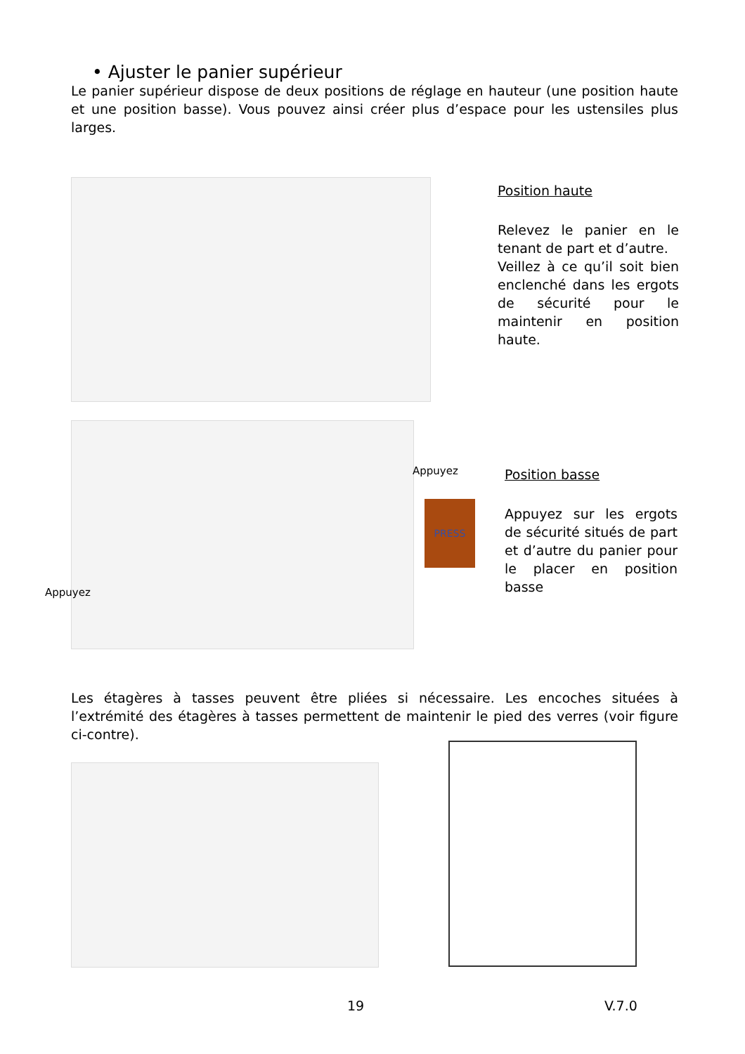• Ajuster le panier supérieur
Le panier supérieur dispose de deux positions de réglage en hauteur (une position haute et une position basse). Vous pouvez ainsi créer plus d’espace pour les ustensiles plus larges.
Position haute
Relevez le panier en le tenant de part et d’autre.
Veillez à ce qu’il soit bien enclenché dans les ergots de sécurité pour le maintenir en position haute.
Appuyez
Appuyez
PRESS
Position basse
Appuyez sur les ergots de sécurité situés de part et d’autre du panier pour le placer en position basse
Les étagères à tasses peuvent être pliées si nécessaire. Les encoches situées à l’extrémité des étagères à tasses permettent de maintenir le pied des verres (voir figure ci-contre).
19 V.7.0